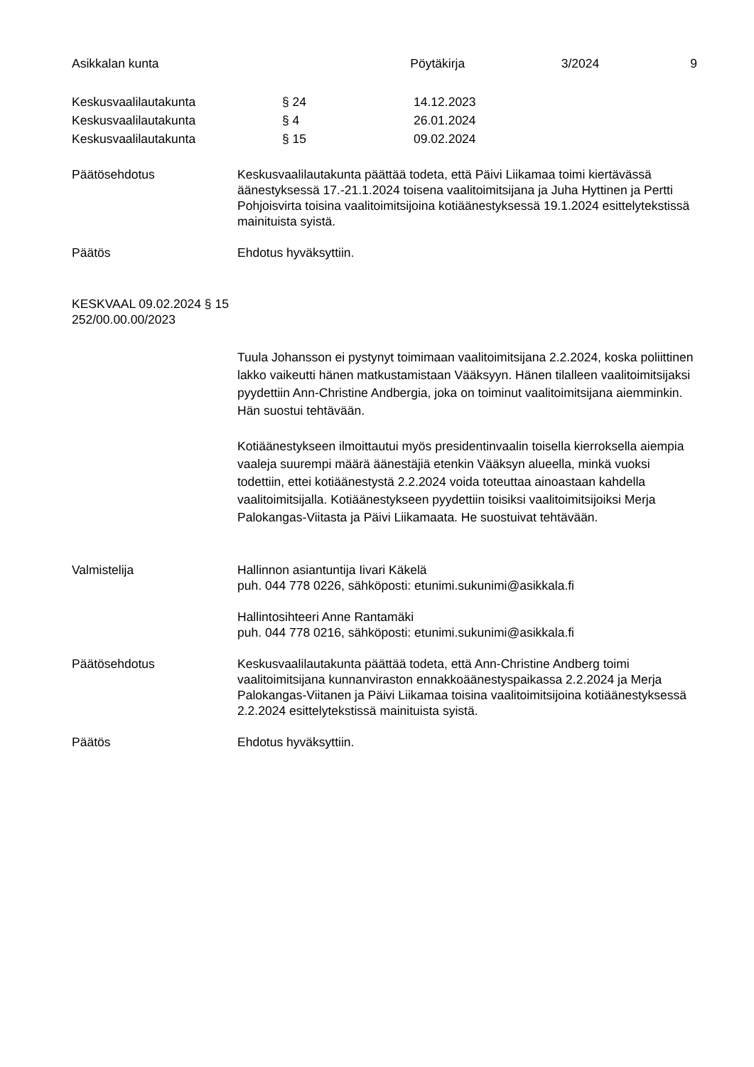Asikkalan kunta Pöytäkirja 3/2024 9
Keskusvaalilautakunta § 24 14.12.2023
Keskusvaalilautakunta § 4 26.01.2024
Keskusvaalilautakunta § 15 09.02.2024
Päätösehdotus Keskusvaalilautakunta päättää todeta, että Päivi Liikamaa toimi kiertävässä äänestyksessä 17.-21.1.2024 toisena vaalitoimitsijana ja Juha Hyttinen ja Pertti Pohjoisvirta toisina vaalitoimitsijoina kotiäänestyksessä 19.1.2024 esittelytekstissä mainituista syistä.
Päätös Ehdotus hyväksyttiin.
KESKVAAL 09.02.2024 § 15
252/00.00.00/2023
Tuula Johansson ei pystynyt toimimaan vaalitoimitsijana 2.2.2024, koska poliittinen lakko vaikeutti hänen matkustamistaan Vääksyyn. Hänen tilalleen vaalitoimitsijaksi pyydettiin Ann-Christine Andbergia, joka on toiminut vaalitoimitsijana aiemminkin. Hän suostui tehtävään.
Kotiäänestykseen ilmoittautui myös presidentinvaalin toisella kierroksella aiempia vaaleja suurempi määrä äänestäjiä etenkin Vääksyn alueella, minkä vuoksi todettiin, ettei kotiäänestystä 2.2.2024 voida toteuttaa ainoastaan kahdella vaalitoimitsijalla. Kotiäänestykseen pyydettiin toisiksi vaalitoimitsijoiksi Merja Palokangas-Viitasta ja Päivi Liikamaata. He suostuivat tehtävään.
Valmistelija Hallinnon asiantuntija Iivari Käkelä
puh. 044 778 0226, sähköposti: etunimi.sukunimi@asikkala.fi
Hallintosihteeri Anne Rantamäki
puh. 044 778 0216, sähköposti: etunimi.sukunimi@asikkala.fi
Päätösehdotus Keskusvaalilautakunta päättää todeta, että Ann-Christine Andberg toimi vaalitoimitsijana kunnanviraston ennakkoäänestyspaikassa 2.2.2024 ja Merja Palokangas-Viitanen ja Päivi Liikamaa toisina vaalitoimitsijoina kotiäänestyksessä 2.2.2024 esittelytekstissä mainituista syistä.
Päätös Ehdotus hyväksyttiin.